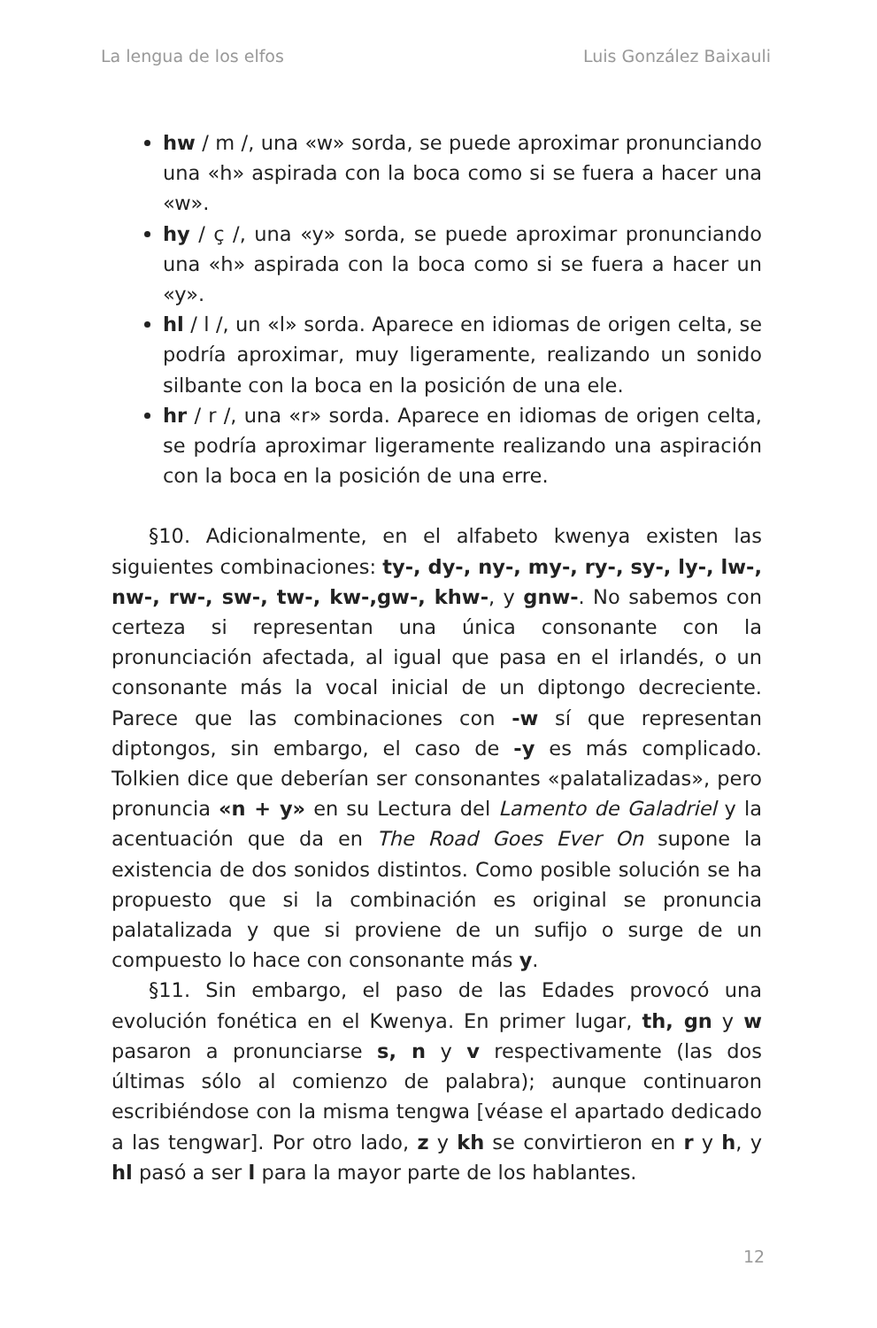La lengua de los elfos Luis González Baixauli
hw / m /, una «w» sorda, se puede aproximar pronunciando una «h» aspirada con la boca como si se fuera a hacer una «w».
hy / ç /, una «y» sorda, se puede aproximar pronunciando una «h» aspirada con la boca como si se fuera a hacer un «y».
hl / l /, un «l» sorda. Aparece en idiomas de origen celta, se podría aproximar, muy ligeramente, realizando un sonido silbante con la boca en la posición de una ele.
hr / r /, una «r» sorda. Aparece en idiomas de origen celta, se podría aproximar ligeramente realizando una aspiración con la boca en la posición de una erre.
§10. Adicionalmente, en el alfabeto kwenya existen las siguientes combinaciones: ty-, dy-, ny-, my-, ry-, sy-, ly-, lw-, nw-, rw-, sw-, tw-, kw-,gw-, khw-, y gnw-. No sabemos con certeza si representan una única consonante con la pronunciación afectada, al igual que pasa en el irlandés, o un consonante más la vocal inicial de un diptongo decreciente. Parece que las combinaciones con -w sí que representan diptongos, sin embargo, el caso de -y es más complicado. Tolkien dice que deberían ser consonantes «palatalizadas», pero pronuncia «n + y» en su Lectura del Lamento de Galadriel y la acentuación que da en The Road Goes Ever On supone la existencia de dos sonidos distintos. Como posible solución se ha propuesto que si la combinación es original se pronuncia palatalizada y que si proviene de un sufijo o surge de un compuesto lo hace con consonante más y.
§11. Sin embargo, el paso de las Edades provocó una evolución fonética en el Kwenya. En primer lugar, th, gn y w pasaron a pronunciarse s, n y v respectivamente (las dos últimas sólo al comienzo de palabra); aunque continuaron escribiéndose con la misma tengwa [véase el apartado dedicado a las tengwar]. Por otro lado, z y kh se convirtieron en r y h, y hl pasó a ser l para la mayor parte de los hablantes.
12